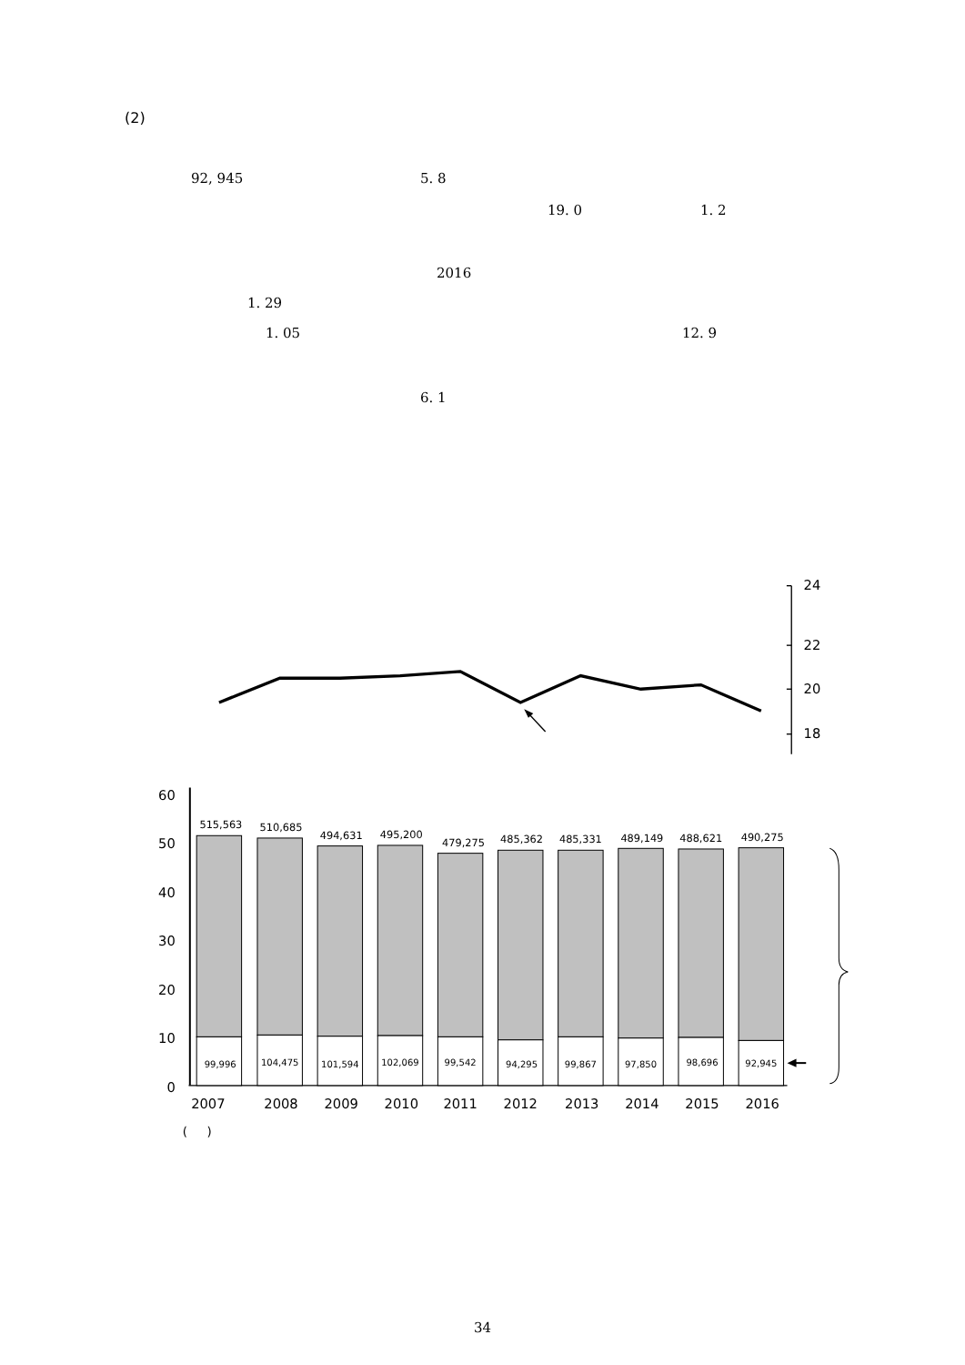(2)
92, 945 5. 8
19. 0 1. 2
2016
1. 29
1. 05 12. 9
6. 1
24
22
20
18
60
50
40
30
20
10
0
515,563
510,685
494,631
495,200
479,275
485,362
485,331
489,149
488,621
490,275
99,996
104,475
101,594
102,069
99,542
94,295
99,867
97,850
98,696
92,945
2007
2008
2009
2010
2011
2012
2013
2014
2015
2016
(
)
34